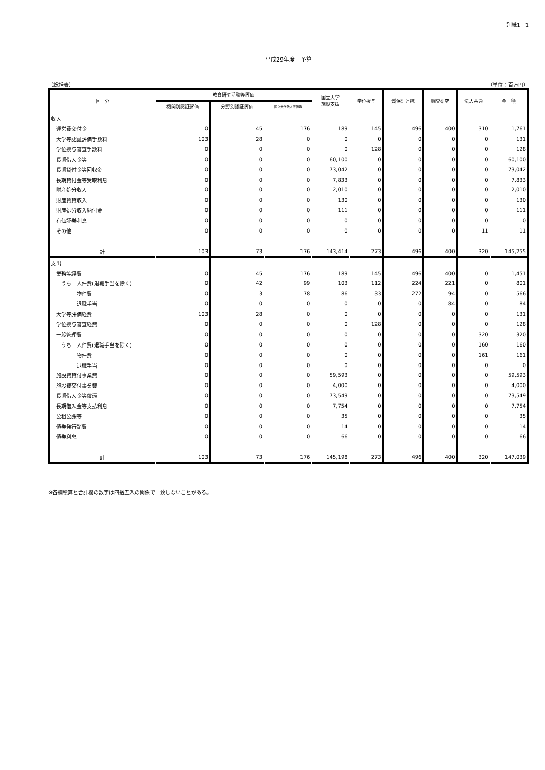別紙1－1
平成29年度　予算
（総括表） （単位：百万円）
| 区 分 | 教育研究活動等評価 | | | 国立大学 施設支援 | 学位授与 | 質保証連携 | 調査研究 | 法人共通 | 金 額 |
| --- | --- | --- | --- | --- | --- | --- | --- | --- | --- |
| | 機関別認証評価 | 分野別認証評価 | 国立大学法人評価等 | | | | | | |
| 収入 | | | | | | | | | |
| 運営費交付金 | 0 | 45 | 176 | 189 | 145 | 496 | 400 | 310 | 1,761 |
| 大学等認証評価手数料 | 103 | 28 | 0 | 0 | 0 | 0 | 0 | 0 | 131 |
| 学位授与審査手数料 | 0 | 0 | 0 | 0 | 128 | 0 | 0 | 0 | 128 |
| 長期借入金等 | 0 | 0 | 0 | 60,100 | 0 | 0 | 0 | 0 | 60,100 |
| 長期貸付金等回収金 | 0 | 0 | 0 | 73,042 | 0 | 0 | 0 | 0 | 73,042 |
| 長期貸付金等受取利息 | 0 | 0 | 0 | 7,833 | 0 | 0 | 0 | 0 | 7,833 |
| 財産処分収入 | 0 | 0 | 0 | 2,010 | 0 | 0 | 0 | 0 | 2,010 |
| 財産賃貸収入 | 0 | 0 | 0 | 130 | 0 | 0 | 0 | 0 | 130 |
| 財産処分収入納付金 | 0 | 0 | 0 | 111 | 0 | 0 | 0 | 0 | 111 |
| 有価証券利息 | 0 | 0 | 0 | 0 | 0 | 0 | 0 | 0 | 0 |
| その他 | 0 | 0 | 0 | 0 | 0 | 0 | 0 | 11 | 11 |
| 計 | 103 | 73 | 176 | 143,414 | 273 | 496 | 400 | 320 | 145,255 |
| 支出 | | | | | | | | | |
| 業務等経費 | 0 | 45 | 176 | 189 | 145 | 496 | 400 | 0 | 1,451 |
| うち 人件費(退職手当を除く) | 0 | 42 | 99 | 103 | 112 | 224 | 221 | 0 | 801 |
| 物件費 | 0 | 3 | 78 | 86 | 33 | 272 | 94 | 0 | 566 |
| 退職手当 | 0 | 0 | 0 | 0 | 0 | 0 | 84 | 0 | 84 |
| 大学等評価経費 | 103 | 28 | 0 | 0 | 0 | 0 | 0 | 0 | 131 |
| 学位授与審査経費 | 0 | 0 | 0 | 0 | 128 | 0 | 0 | 0 | 128 |
| 一般管理費 | 0 | 0 | 0 | 0 | 0 | 0 | 0 | 320 | 320 |
| うち 人件費(退職手当を除く) | 0 | 0 | 0 | 0 | 0 | 0 | 0 | 160 | 160 |
| 物件費 | 0 | 0 | 0 | 0 | 0 | 0 | 0 | 161 | 161 |
| 退職手当 | 0 | 0 | 0 | 0 | 0 | 0 | 0 | 0 | 0 |
| 施設費貸付事業費 | 0 | 0 | 0 | 59,593 | 0 | 0 | 0 | 0 | 59,593 |
| 施設費交付事業費 | 0 | 0 | 0 | 4,000 | 0 | 0 | 0 | 0 | 4,000 |
| 長期借入金等償還 | 0 | 0 | 0 | 73,549 | 0 | 0 | 0 | 0 | 73,549 |
| 長期借入金等支払利息 | 0 | 0 | 0 | 7,754 | 0 | 0 | 0 | 0 | 7,754 |
| 公租公課等 | 0 | 0 | 0 | 35 | 0 | 0 | 0 | 0 | 35 |
| 債券発行諸費 | 0 | 0 | 0 | 14 | 0 | 0 | 0 | 0 | 14 |
| 債券利息 | 0 | 0 | 0 | 66 | 0 | 0 | 0 | 0 | 66 |
| 計 | 103 | 73 | 176 | 145,198 | 273 | 496 | 400 | 320 | 147,039 |
※各欄積算と合計欄の数字は四捨五入の関係で一致しないことがある。